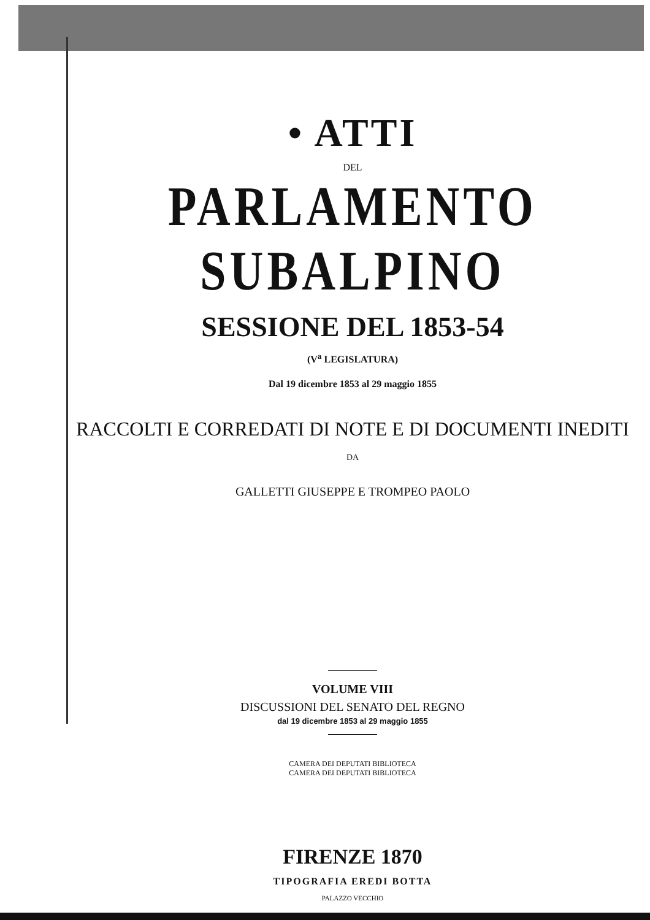• ATTI
DEL
PARLAMENTO SUBALPINO
SESSIONE DEL 1853-54
(V<sup>a</sup> LEGISLATURA)
Dal 19 dicembre 1853 al 29 maggio 1855
RACCOLTI E CORREDATI DI NOTE E DI DOCUMENTI INEDITI
DA
GALLETTI GIUSEPPE E TROMPEO PAOLO
VOLUME VIII
DISCUSSIONI DEL SENATO DEL REGNO
dal 19 dicembre 1853 al 29 maggio 1855
CAMERA DEI DEPUTATI BIBLIOTECA
CAMERA DEI DEPUTATI BIBLIOTECA
FIRENZE 1870
TIPOGRAFIA EREDI BOTTA
PALAZZO VECCHIO